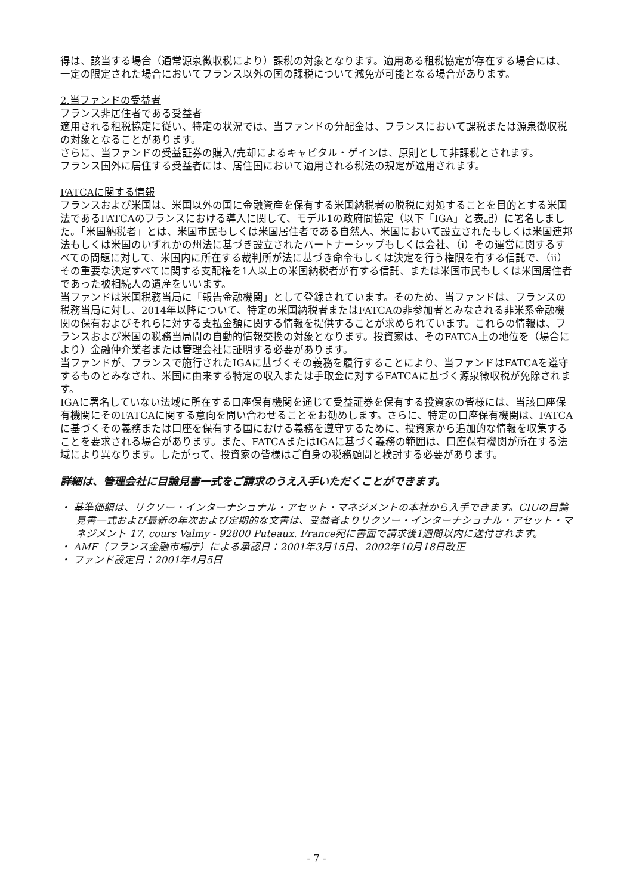得は、該当する場合（通常源泉徴収税により）課税の対象となります。適用ある租税協定が存在する場合には、一定の限定された場合においてフランス以外の国の課税について減免が可能となる場合があります。
2.当ファンドの受益者
フランス非居住者である受益者
適用される租税協定に従い、特定の状況では、当ファンドの分配金は、フランスにおいて課税または源泉徴収税の対象となることがあります。
さらに、当ファンドの受益証券の購入/売却によるキャピタル・ゲインは、原則として非課税とされます。
フランス国外に居住する受益者には、居住国において適用される税法の規定が適用されます。
FATCAに関する情報
フランスおよび米国は、米国以外の国に金融資産を保有する米国納税者の脱税に対処することを目的とする米国法であるFATCAのフランスにおける導入に関して、モデル1の政府間協定（以下「IGA」と表記）に署名しました。「米国納税者」とは、米国市民もしくは米国居住者である自然人、米国において設立されたもしくは米国連邦法もしくは米国のいずれかの州法に基づき設立されたパートナーシップもしくは会社、（ⅰ）その運営に関するすべての問題に対して、米国内に所在する裁判所が法に基づき命令もしくは決定を行う権限を有する信託で、（ⅱ）その重要な決定すべてに関する支配権を1人以上の米国納税者が有する信託、または米国市民もしくは米国居住者であった被相続人の遺産をいいます。
当ファンドは米国税務当局に「報告金融機関」として登録されています。そのため、当ファンドは、フランスの税務当局に対し、2014年以降について、特定の米国納税者またはFATCAの非参加者とみなされる非米系金融機関の保有およびそれらに対する支払金額に関する情報を提供することが求められています。これらの情報は、フランスおよび米国の税務当局間の自動的情報交換の対象となります。投資家は、そのFATCA上の地位を（場合により）金融仲介業者または管理会社に証明する必要があります。
当ファンドが、フランスで施行されたIGAに基づくその義務を履行することにより、当ファンドはFATCAを遵守するものとみなされ、米国に由来する特定の収入または手取金に対するFATCAに基づく源泉徴収税が免除されます。
IGAに署名していない法域に所在する口座保有機関を通じて受益証券を保有する投資家の皆様には、当該口座保有機関にそのFATCAに関する意向を問い合わせることをお勧めします。さらに、特定の口座保有機関は、FATCAに基づくその義務または口座を保有する国における義務を遵守するために、投資家から追加的な情報を収集することを要求される場合があります。また、FATCAまたはIGAに基づく義務の範囲は、口座保有機関が所在する法域により異なります。したがって、投資家の皆様はご自身の税務顧問と検討する必要があります。
詳細は、管理会社に目論見書一式をご請求のうえ入手いただくことができます。
・ 基準価額は、リクソー・インターナショナル・アセット・マネジメントの本社から入手できます。CIUの目論見書一式および最新の年次および定期的な文書は、受益者よりリクソー・インターナショナル・アセット・マネジメント 17, cours Valmy - 92800 Puteaux. France宛に書面で請求後1週間以内に送付されます。
・ AMF（フランス金融市場庁）による承認日：2001年3月15日、2002年10月18日改正
・ ファンド設定日：2001年4月5日
- 7 -